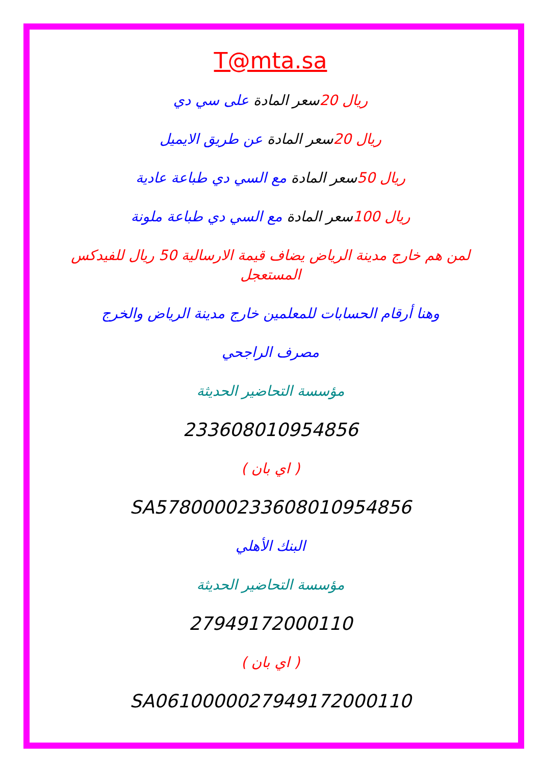T@mta.sa
ريال 20 سعر المادة على سي دي
ريال 20 سعر المادة عن طريق الايميل
ريال 50 سعر المادة مع السي دي طباعة عادية
ريال 100 سعر المادة مع السي دي طباعة ملونة
لمن هم خارج مدينة الرياض يضاف قيمة الارسالية 50 ريال للفيدكس المستعجل
وهنا أرقام الحسابات للمعلمين خارج مدينة الرياض والخرج
مصرف الراجحي
مؤسسة التحاضير الحديثة
233608010954856
( اي بان )
SA5780000233608010954856
البنك الأهلي
مؤسسة التحاضير الحديثة
27949172000110
( اي بان )
SA0610000027949172000110